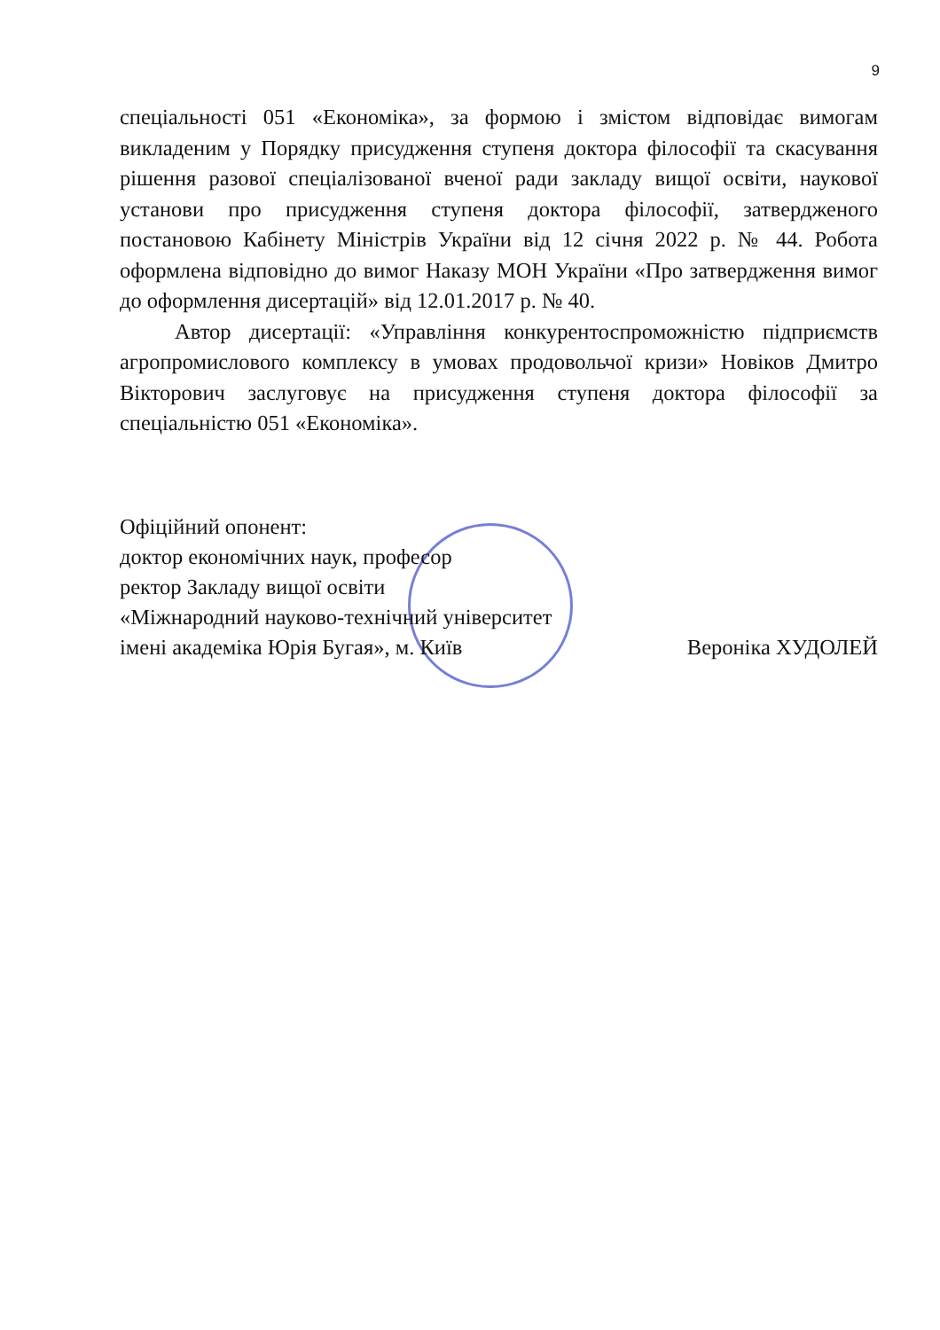9
спеціальності 051 «Економіка», за формою і змістом відповідає вимогам викладеним у Порядку присудження ступеня доктора філософії та скасування рішення разової спеціалізованої вченої ради закладу вищої освіти, наукової установи про присудження ступеня доктора філософії, затвердженого постановою Кабінету Міністрів України від 12 січня 2022 р. № 44. Робота оформлена відповідно до вимог Наказу МОН України «Про затвердження вимог до оформлення дисертацій» від 12.01.2017 р. № 40.
Автор дисертації: «Управління конкурентоспроможністю підприємств агропромислового комплексу в умовах продовольчої кризи» Новіков Дмитро Вікторович заслуговує на присудження ступеня доктора філософії за спеціальністю 051 «Економіка».
Офіційний опонент:
доктор економічних наук, професор
ректор Закладу вищої освіти
«Міжнародний науково-технічний університет
імені академіка Юрія Бугая», м. Київ Вероніка ХУДОЛЕЙ